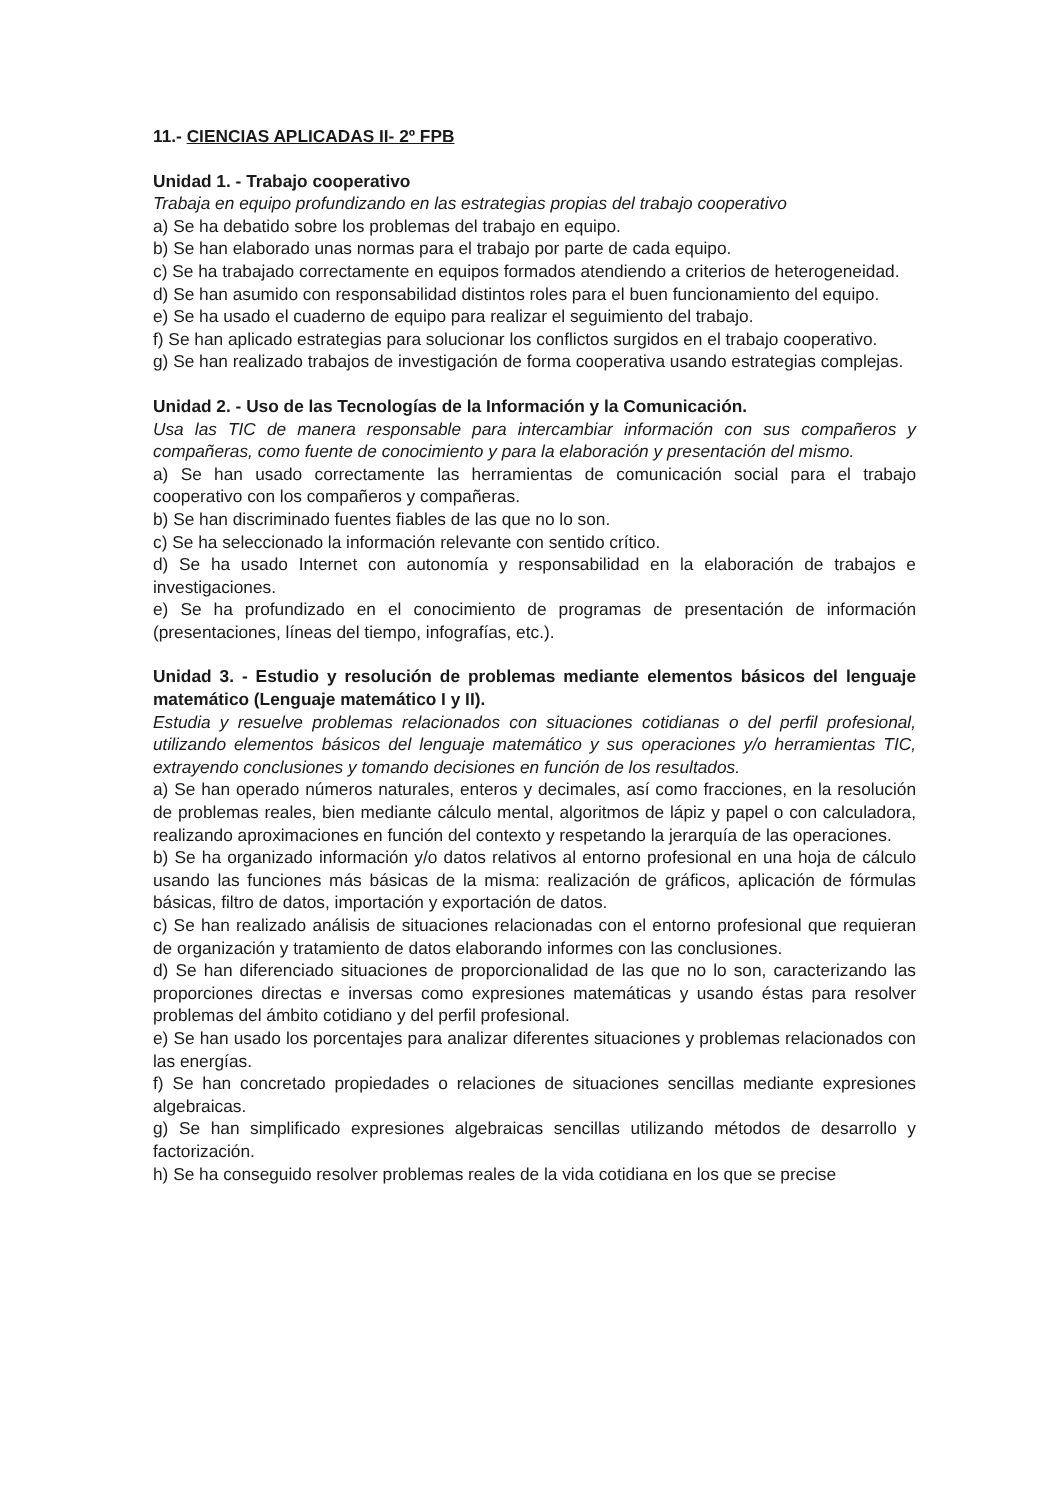11.- CIENCIAS APLICADAS II- 2º FPB
Unidad 1. - Trabajo cooperativo
Trabaja en equipo profundizando en las estrategias propias del trabajo cooperativo
a) Se ha debatido sobre los problemas del trabajo en equipo.
b) Se han elaborado unas normas para el trabajo por parte de cada equipo.
c) Se ha trabajado correctamente en equipos formados atendiendo a criterios de heterogeneidad.
d) Se han asumido con responsabilidad distintos roles para el buen funcionamiento del equipo.
e) Se ha usado el cuaderno de equipo para realizar el seguimiento del trabajo.
f) Se han aplicado estrategias para solucionar los conflictos surgidos en el trabajo cooperativo.
g) Se han realizado trabajos de investigación de forma cooperativa usando estrategias complejas.
Unidad 2. - Uso de las Tecnologías de la Información y la Comunicación.
Usa las TIC de manera responsable para intercambiar información con sus compañeros y compañeras, como fuente de conocimiento y para la elaboración y presentación del mismo.
a) Se han usado correctamente las herramientas de comunicación social para el trabajo cooperativo con los compañeros y compañeras.
b) Se han discriminado fuentes fiables de las que no lo son.
c) Se ha seleccionado la información relevante con sentido crítico.
d) Se ha usado Internet con autonomía y responsabilidad en la elaboración de trabajos e investigaciones.
e) Se ha profundizado en el conocimiento de programas de presentación de información (presentaciones, líneas del tiempo, infografías, etc.).
Unidad 3. - Estudio y resolución de problemas mediante elementos básicos del lenguaje matemático (Lenguaje matemático I y II).
Estudia y resuelve problemas relacionados con situaciones cotidianas o del perfil profesional, utilizando elementos básicos del lenguaje matemático y sus operaciones y/o herramientas TIC, extrayendo conclusiones y tomando decisiones en función de los resultados.
a) Se han operado números naturales, enteros y decimales, así como fracciones, en la resolución de problemas reales, bien mediante cálculo mental, algoritmos de lápiz y papel o con calculadora, realizando aproximaciones en función del contexto y respetando la jerarquía de las operaciones.
b) Se ha organizado información y/o datos relativos al entorno profesional en una hoja de cálculo usando las funciones más básicas de la misma: realización de gráficos, aplicación de fórmulas básicas, filtro de datos, importación y exportación de datos.
c) Se han realizado análisis de situaciones relacionadas con el entorno profesional que requieran de organización y tratamiento de datos elaborando informes con las conclusiones.
d) Se han diferenciado situaciones de proporcionalidad de las que no lo son, caracterizando las proporciones directas e inversas como expresiones matemáticas y usando éstas para resolver problemas del ámbito cotidiano y del perfil profesional.
e) Se han usado los porcentajes para analizar diferentes situaciones y problemas relacionados con las energías.
f) Se han concretado propiedades o relaciones de situaciones sencillas mediante expresiones algebraicas.
g) Se han simplificado expresiones algebraicas sencillas utilizando métodos de desarrollo y factorización.
h) Se ha conseguido resolver problemas reales de la vida cotidiana en los que se precise